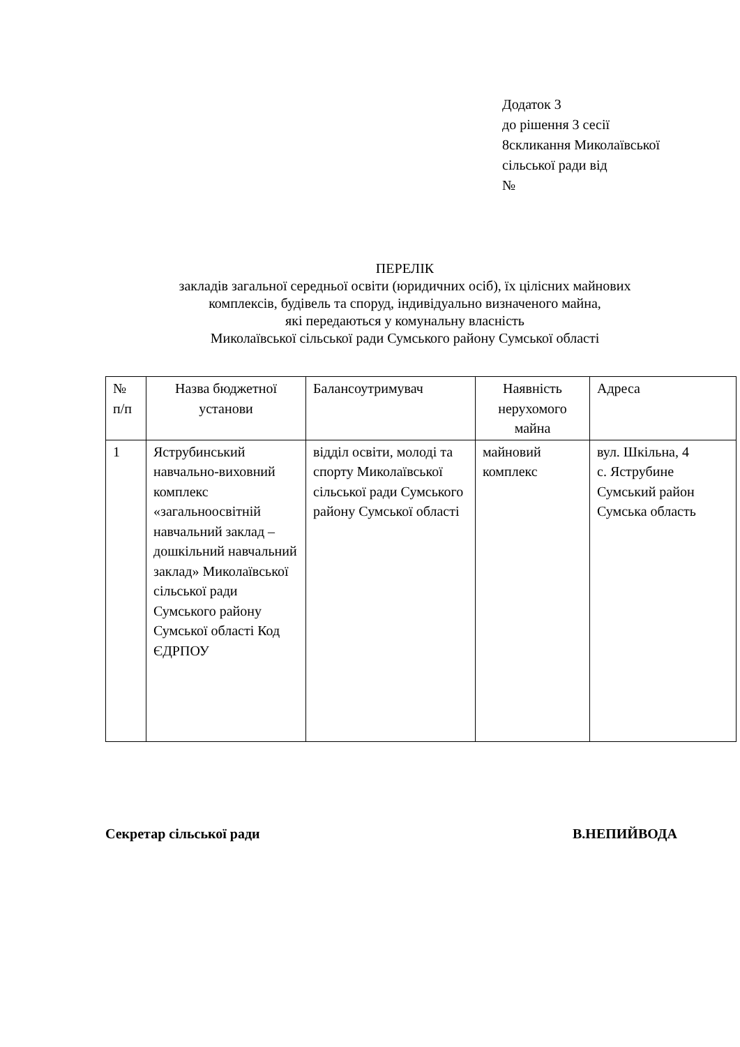Додаток 3
до рішення 3 сесії
8скликання Миколаївської
сільської ради від
№
ПЕРЕЛІК
закладів загальної середньої освіти (юридичних осіб), їх цілісних майнових
комплексів, будівель та споруд, індивідуально визначеного майна,
які передаються у комунальну власність
Миколаївської сільської ради Сумського району Сумської області
| № п/п | Назва бюджетної установи | Балансоутримувач | Наявність нерухомого майна | Адреса |
| 1 | Яструбинський навчально-виховний комплекс «загальноосвітній навчальний заклад – дошкільний навчальний заклад» Миколаївської сільської ради Сумського району Сумської області Код ЄДРПОУ | відділ освіти, молоді та спорту Миколаївської сільської ради Сумського району Сумської області | майновий комплекс | вул. Шкільна, 4 с. Яструбине Сумський район Сумська область |
Секретар сільської ради В.НЕПИЙВОДА